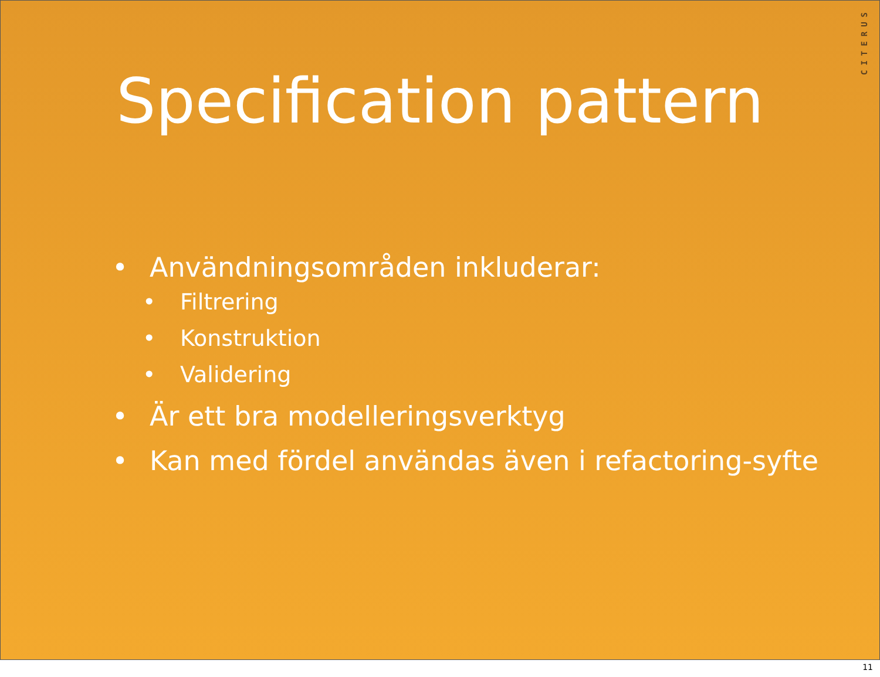CITERUS
Specification pattern
• Användningsområden inkluderar:
• Filtrering
• Konstruktion
• Validering
• Är ett bra modelleringsverktyg
• Kan med fördel användas även i refactoring-syfte
11